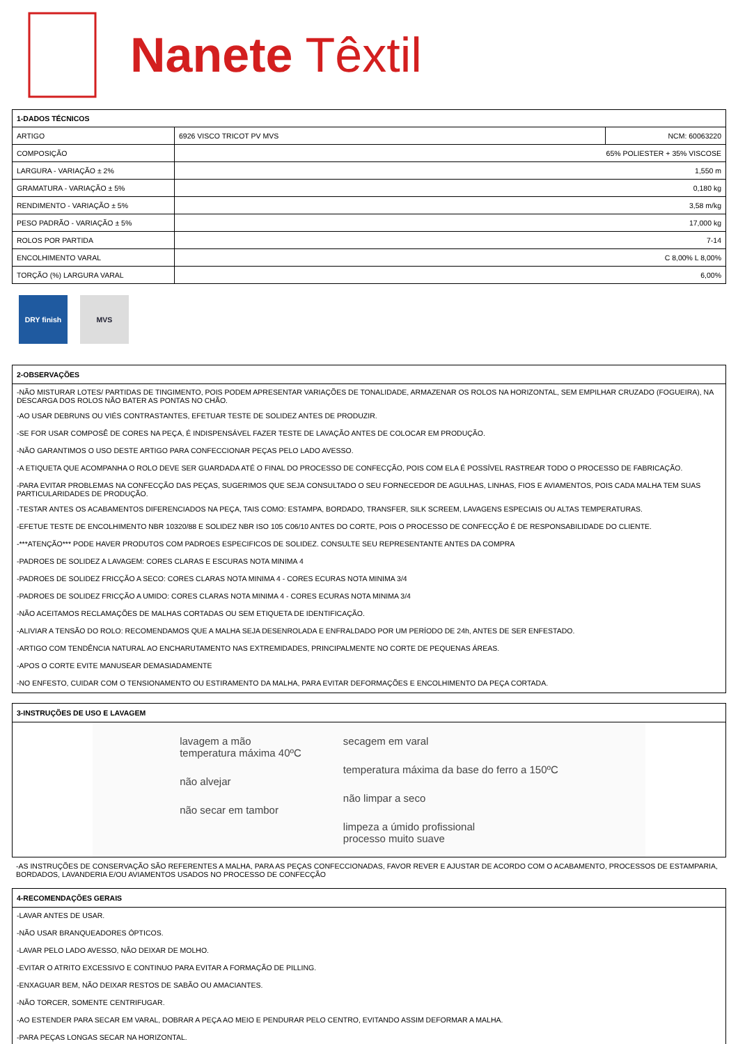Nanete Têxtil
| 1-DADOS TÉCNICOS | | |
| --- | --- | --- |
| ARTIGO | 6926 VISCO TRICOT PV MVS | NCM: 60063220 |
| COMPOSIÇÃO | 65% POLIESTER + 35% VISCOSE | |
| LARGURA - VARIAÇÃO ± 2% | 1,550 m | |
| GRAMATURA - VARIAÇÃO ± 5% | 0,180 kg | |
| RENDIMENTO - VARIAÇÃO ± 5% | 3,58 m/kg | |
| PESO PADRÃO - VARIAÇÃO ± 5% | 17,000 kg | |
| ROLOS POR PARTIDA | 7-14 | |
| ENCOLHIMENTO VARAL | C 8,00% L 8,00% | |
| TORÇÃO (%) LARGURA VARAL | 6,00% | |
DRY finish MVS
2-OBSERVAÇÕES
-NÃO MISTURAR LOTES/ PARTIDAS DE TINGIMENTO, POIS PODEM APRESENTAR VARIAÇÕES DE TONALIDADE, ARMAZENAR OS ROLOS NA HORIZONTAL, SEM EMPILHAR CRUZADO (FOGUEIRA), NA DESCARGA DOS ROLOS NÃO BATER AS PONTAS NO CHÃO.
-AO USAR DEBRUNS OU VIÉS CONTRASTANTES, EFETUAR TESTE DE SOLIDEZ ANTES DE PRODUZIR.
-SE FOR USAR COMPOSÊ DE CORES NA PEÇA, É INDISPENSÁVEL FAZER TESTE DE LAVAÇÃO ANTES DE COLOCAR EM PRODUÇÃO.
-NÃO GARANTIMOS O USO DESTE ARTIGO PARA CONFECCIONAR PEÇAS PELO LADO AVESSO.
-A ETIQUETA QUE ACOMPANHA O ROLO DEVE SER GUARDADA ATÉ O FINAL DO PROCESSO DE CONFECÇÃO, POIS COM ELA É POSSÍVEL RASTREAR TODO O PROCESSO DE FABRICAÇÃO.
-PARA EVITAR PROBLEMAS NA CONFECÇÃO DAS PEÇAS, SUGERIMOS QUE SEJA CONSULTADO O SEU FORNECEDOR DE AGULHAS, LINHAS, FIOS E AVIAMENTOS, POIS CADA MALHA TEM SUAS PARTICULARIDADES DE PRODUÇÃO.
-TESTAR ANTES OS ACABAMENTOS DIFERENCIADOS NA PEÇA, TAIS COMO: ESTAMPA, BORDADO, TRANSFER, SILK SCREEM, LAVAGENS ESPECIAIS OU ALTAS TEMPERATURAS.
-EFETUE TESTE DE ENCOLHIMENTO NBR 10320/88 E SOLIDEZ NBR ISO 105 C06/10 ANTES DO CORTE, POIS O PROCESSO DE CONFECÇÃO É DE RESPONSABILIDADE DO CLIENTE.
-***ATENÇÃO*** PODE HAVER PRODUTOS COM PADROES ESPECIFICOS DE SOLIDEZ. CONSULTE SEU REPRESENTANTE ANTES DA COMPRA
-PADROES DE SOLIDEZ A LAVAGEM: CORES CLARAS E ESCURAS NOTA MINIMA 4
-PADROES DE SOLIDEZ FRICÇÃO A SECO: CORES CLARAS NOTA MINIMA 4 - CORES ECURAS NOTA MINIMA 3/4
-PADROES DE SOLIDEZ FRICÇÃO A UMIDO: CORES CLARAS NOTA MINIMA 4 - CORES ECURAS NOTA MINIMA 3/4
-NÃO ACEITAMOS RECLAMAÇÕES DE MALHAS CORTADAS OU SEM ETIQUETA DE IDENTIFICAÇÃO.
-ALIVIAR A TENSÃO DO ROLO: RECOMENDAMOS QUE A MALHA SEJA DESENROLADA E ENFRALDADO POR UM PERÍODO DE 24h, ANTES DE SER ENFESTADO.
-ARTIGO COM TENDÊNCIA NATURAL AO ENCHARUTAMENTO NAS EXTREMIDADES, PRINCIPALMENTE NO CORTE DE PEQUENAS ÁREAS.
-APOS O CORTE EVITE MANUSEAR DEMASIADAMENTE
-NO ENFESTO, CUIDAR COM O TENSIONAMENTO OU ESTIRAMENTO DA MALHA, PARA EVITAR DEFORMAÇÕES E ENCOLHIMENTO DA PEÇA CORTADA.
3-INSTRUÇÕES DE USO E LAVAGEM
lavagem a mão
temperatura máxima 40ºC
não alvejar
não secar em tambor
secagem em varal
temperatura máxima da base do ferro a 150ºC
não limpar a seco
limpeza a úmido profissional
processo muito suave
-AS INSTRUÇÕES DE CONSERVAÇÃO SÃO REFERENTES A MALHA, PARA AS PEÇAS CONFECCIONADAS, FAVOR REVER E AJUSTAR DE ACORDO COM O ACABAMENTO, PROCESSOS DE ESTAMPARIA, BORDADOS, LAVANDERIA E/OU AVIAMENTOS USADOS NO PROCESSO DE CONFECÇÃO
4-RECOMENDAÇÕES GERAIS
-LAVAR ANTES DE USAR.
-NÃO USAR BRANQUEADORES ÓPTICOS.
-LAVAR PELO LADO AVESSO, NÃO DEIXAR DE MOLHO.
-EVITAR O ATRITO EXCESSIVO E CONTINUO PARA EVITAR A FORMAÇÃO DE PILLING.
-ENXAGUAR BEM, NÃO DEIXAR RESTOS DE SABÃO OU AMACIANTES.
-NÃO TORCER, SOMENTE CENTRIFUGAR.
-AO ESTENDER PARA SECAR EM VARAL, DOBRAR A PEÇA AO MEIO E PENDURAR PELO CENTRO, EVITANDO ASSIM DEFORMAR A MALHA.
-PARA PEÇAS LONGAS SECAR NA HORIZONTAL.